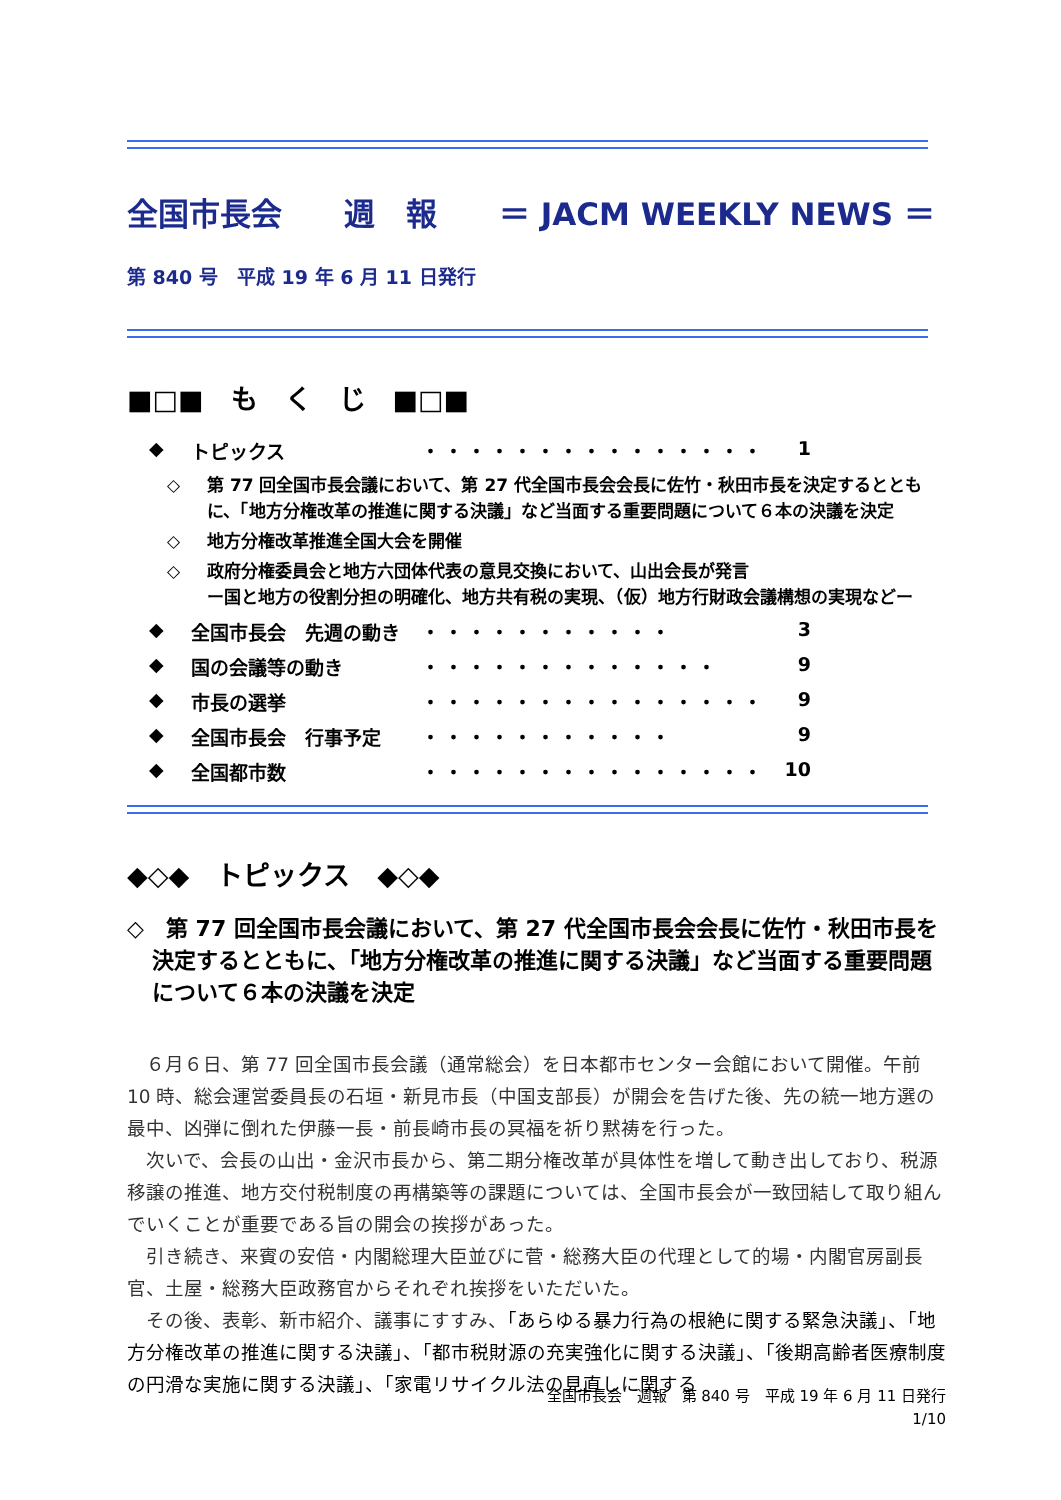全国市長会　　週　報　　＝ JACM WEEKLY NEWS ＝
第 840 号　平成 19 年 6 月 11 日発行
■□■　も　く　じ　■□■
◆ トピックス ・・・・・・・・・・・・・・・ 1
◇ 第 77 回全国市長会議において、第 27 代全国市長会会長に佐竹・秋田市長を決定するとともに、「地方分権改革の推進に関する決議」など当面する重要問題について６本の決議を決定
◇ 地方分権改革推進全国大会を開催
◇ 政府分権委員会と地方六団体代表の意見交換において、山出会長が発言
ー国と地方の役割分担の明確化、地方共有税の実現、（仮）地方行財政会議構想の実現などー
◆ 全国市長会　先週の動き ・・・・・・・・・・・ 3
◆ 国の会議等の動き ・・・・・・・・・・・・・ 9
◆ 市長の選挙 ・・・・・・・・・・・・・・・ 9
◆ 全国市長会　行事予定 ・・・・・・・・・・・ 9
◆ 全国都市数 ・・・・・・・・・・・・・・・ 10
◆◇◆　トピックス　◆◇◆
◇　第 77 回全国市長会議において、第 27 代全国市長会会長に佐竹・秋田市長を決定するとともに、「地方分権改革の推進に関する決議」など当面する重要問題について６本の決議を決定
６月６日、第 77 回全国市長会議（通常総会）を日本都市センター会館において開催。午前 10 時、総会運営委員長の石垣・新見市長（中国支部長）が開会を告げた後、先の統一地方選の最中、凶弾に倒れた伊藤一長・前長崎市長の冥福を祈り黙祷を行った。
次いで、会長の山出・金沢市長から、第二期分権改革が具体性を増して動き出しており、税源移譲の推進、地方交付税制度の再構築等の課題については、全国市長会が一致団結して取り組んでいくことが重要である旨の開会の挨拶があった。
引き続き、来賓の安倍・内閣総理大臣並びに菅・総務大臣の代理として的場・内閣官房副長官、土屋・総務大臣政務官からそれぞれ挨拶をいただいた。
その後、表彰、新市紹介、議事にすすみ、「あらゆる暴力行為の根絶に関する緊急決議」、「地方分権改革の推進に関する決議」、「都市税財源の充実強化に関する決議」、「後期高齢者医療制度の円滑な実施に関する決議」、「家電リサイクル法の見直しに関する
全国市長会　週報　第 840 号　平成 19 年 6 月 11 日発行
1/10